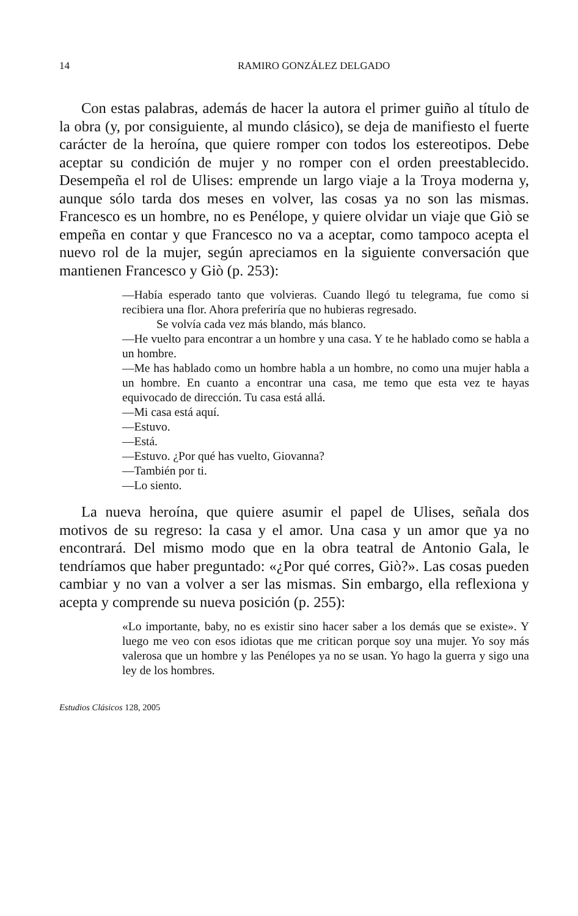14 RAMIRO GONZÁLEZ DELGADO
Con estas palabras, además de hacer la autora el primer guiño al título de la obra (y, por consiguiente, al mundo clásico), se deja de manifiesto el fuerte carácter de la heroína, que quiere romper con todos los estereotipos. Debe aceptar su condición de mujer y no romper con el orden preestablecido. Desempeña el rol de Ulises: emprende un largo viaje a la Troya moderna y, aunque sólo tarda dos meses en volver, las cosas ya no son las mismas. Francesco es un hombre, no es Penélope, y quiere olvidar un viaje que Giò se empeña en contar y que Francesco no va a aceptar, como tampoco acepta el nuevo rol de la mujer, según apreciamos en la siguiente conversación que mantienen Francesco y Giò (p. 253):
—Había esperado tanto que volvieras. Cuando llegó tu telegrama, fue como si recibiera una flor. Ahora preferiría que no hubieras regresado.
Se volvía cada vez más blando, más blanco.
—He vuelto para encontrar a un hombre y una casa. Y te he hablado como se habla a un hombre.
—Me has hablado como un hombre habla a un hombre, no como una mujer habla a un hombre. En cuanto a encontrar una casa, me temo que esta vez te hayas equivocado de dirección. Tu casa está allá.
—Mi casa está aquí.
—Estuvo.
—Está.
—Estuvo. ¿Por qué has vuelto, Giovanna?
—También por ti.
—Lo siento.
La nueva heroína, que quiere asumir el papel de Ulises, señala dos motivos de su regreso: la casa y el amor. Una casa y un amor que ya no encontrará. Del mismo modo que en la obra teatral de Antonio Gala, le tendríamos que haber preguntado: «¿Por qué corres, Giò?». Las cosas pueden cambiar y no van a volver a ser las mismas. Sin embargo, ella reflexiona y acepta y comprende su nueva posición (p. 255):
«Lo importante, baby, no es existir sino hacer saber a los demás que se existe». Y luego me veo con esos idiotas que me critican porque soy una mujer. Yo soy más valerosa que un hombre y las Penélopes ya no se usan. Yo hago la guerra y sigo una ley de los hombres.
Estudios Clásicos 128, 2005